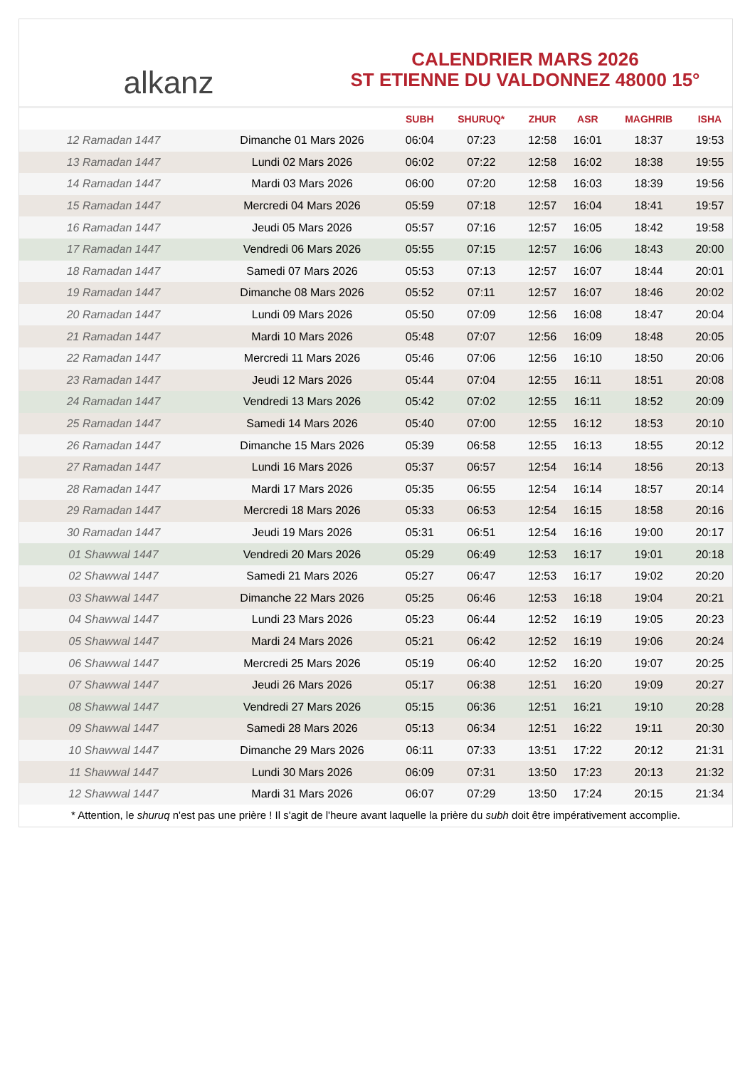alkanz
CALENDRIER MARS 2026
ST ETIENNE DU VALDONNEZ 48000 15°
| | | SUBH | SHURUQ* | ZHUR | ASR | MAGHRIB | ISHA |
| --- | --- | --- | --- | --- | --- | --- | --- |
| 12 Ramadan 1447 | Dimanche 01 Mars 2026 | 06:04 | 07:23 | 12:58 | 16:01 | 18:37 | 19:53 |
| 13 Ramadan 1447 | Lundi 02 Mars 2026 | 06:02 | 07:22 | 12:58 | 16:02 | 18:38 | 19:55 |
| 14 Ramadan 1447 | Mardi 03 Mars 2026 | 06:00 | 07:20 | 12:58 | 16:03 | 18:39 | 19:56 |
| 15 Ramadan 1447 | Mercredi 04 Mars 2026 | 05:59 | 07:18 | 12:57 | 16:04 | 18:41 | 19:57 |
| 16 Ramadan 1447 | Jeudi 05 Mars 2026 | 05:57 | 07:16 | 12:57 | 16:05 | 18:42 | 19:58 |
| 17 Ramadan 1447 | Vendredi 06 Mars 2026 | 05:55 | 07:15 | 12:57 | 16:06 | 18:43 | 20:00 |
| 18 Ramadan 1447 | Samedi 07 Mars 2026 | 05:53 | 07:13 | 12:57 | 16:07 | 18:44 | 20:01 |
| 19 Ramadan 1447 | Dimanche 08 Mars 2026 | 05:52 | 07:11 | 12:57 | 16:07 | 18:46 | 20:02 |
| 20 Ramadan 1447 | Lundi 09 Mars 2026 | 05:50 | 07:09 | 12:56 | 16:08 | 18:47 | 20:04 |
| 21 Ramadan 1447 | Mardi 10 Mars 2026 | 05:48 | 07:07 | 12:56 | 16:09 | 18:48 | 20:05 |
| 22 Ramadan 1447 | Mercredi 11 Mars 2026 | 05:46 | 07:06 | 12:56 | 16:10 | 18:50 | 20:06 |
| 23 Ramadan 1447 | Jeudi 12 Mars 2026 | 05:44 | 07:04 | 12:55 | 16:11 | 18:51 | 20:08 |
| 24 Ramadan 1447 | Vendredi 13 Mars 2026 | 05:42 | 07:02 | 12:55 | 16:11 | 18:52 | 20:09 |
| 25 Ramadan 1447 | Samedi 14 Mars 2026 | 05:40 | 07:00 | 12:55 | 16:12 | 18:53 | 20:10 |
| 26 Ramadan 1447 | Dimanche 15 Mars 2026 | 05:39 | 06:58 | 12:55 | 16:13 | 18:55 | 20:12 |
| 27 Ramadan 1447 | Lundi 16 Mars 2026 | 05:37 | 06:57 | 12:54 | 16:14 | 18:56 | 20:13 |
| 28 Ramadan 1447 | Mardi 17 Mars 2026 | 05:35 | 06:55 | 12:54 | 16:14 | 18:57 | 20:14 |
| 29 Ramadan 1447 | Mercredi 18 Mars 2026 | 05:33 | 06:53 | 12:54 | 16:15 | 18:58 | 20:16 |
| 30 Ramadan 1447 | Jeudi 19 Mars 2026 | 05:31 | 06:51 | 12:54 | 16:16 | 19:00 | 20:17 |
| 01 Shawwal 1447 | Vendredi 20 Mars 2026 | 05:29 | 06:49 | 12:53 | 16:17 | 19:01 | 20:18 |
| 02 Shawwal 1447 | Samedi 21 Mars 2026 | 05:27 | 06:47 | 12:53 | 16:17 | 19:02 | 20:20 |
| 03 Shawwal 1447 | Dimanche 22 Mars 2026 | 05:25 | 06:46 | 12:53 | 16:18 | 19:04 | 20:21 |
| 04 Shawwal 1447 | Lundi 23 Mars 2026 | 05:23 | 06:44 | 12:52 | 16:19 | 19:05 | 20:23 |
| 05 Shawwal 1447 | Mardi 24 Mars 2026 | 05:21 | 06:42 | 12:52 | 16:19 | 19:06 | 20:24 |
| 06 Shawwal 1447 | Mercredi 25 Mars 2026 | 05:19 | 06:40 | 12:52 | 16:20 | 19:07 | 20:25 |
| 07 Shawwal 1447 | Jeudi 26 Mars 2026 | 05:17 | 06:38 | 12:51 | 16:20 | 19:09 | 20:27 |
| 08 Shawwal 1447 | Vendredi 27 Mars 2026 | 05:15 | 06:36 | 12:51 | 16:21 | 19:10 | 20:28 |
| 09 Shawwal 1447 | Samedi 28 Mars 2026 | 05:13 | 06:34 | 12:51 | 16:22 | 19:11 | 20:30 |
| 10 Shawwal 1447 | Dimanche 29 Mars 2026 | 06:11 | 07:33 | 13:51 | 17:22 | 20:12 | 21:31 |
| 11 Shawwal 1447 | Lundi 30 Mars 2026 | 06:09 | 07:31 | 13:50 | 17:23 | 20:13 | 21:32 |
| 12 Shawwal 1447 | Mardi 31 Mars 2026 | 06:07 | 07:29 | 13:50 | 17:24 | 20:15 | 21:34 |
* Attention, le shuruq n'est pas une prière ! Il s'agit de l'heure avant laquelle la prière du subh doit être impérativement accomplie.